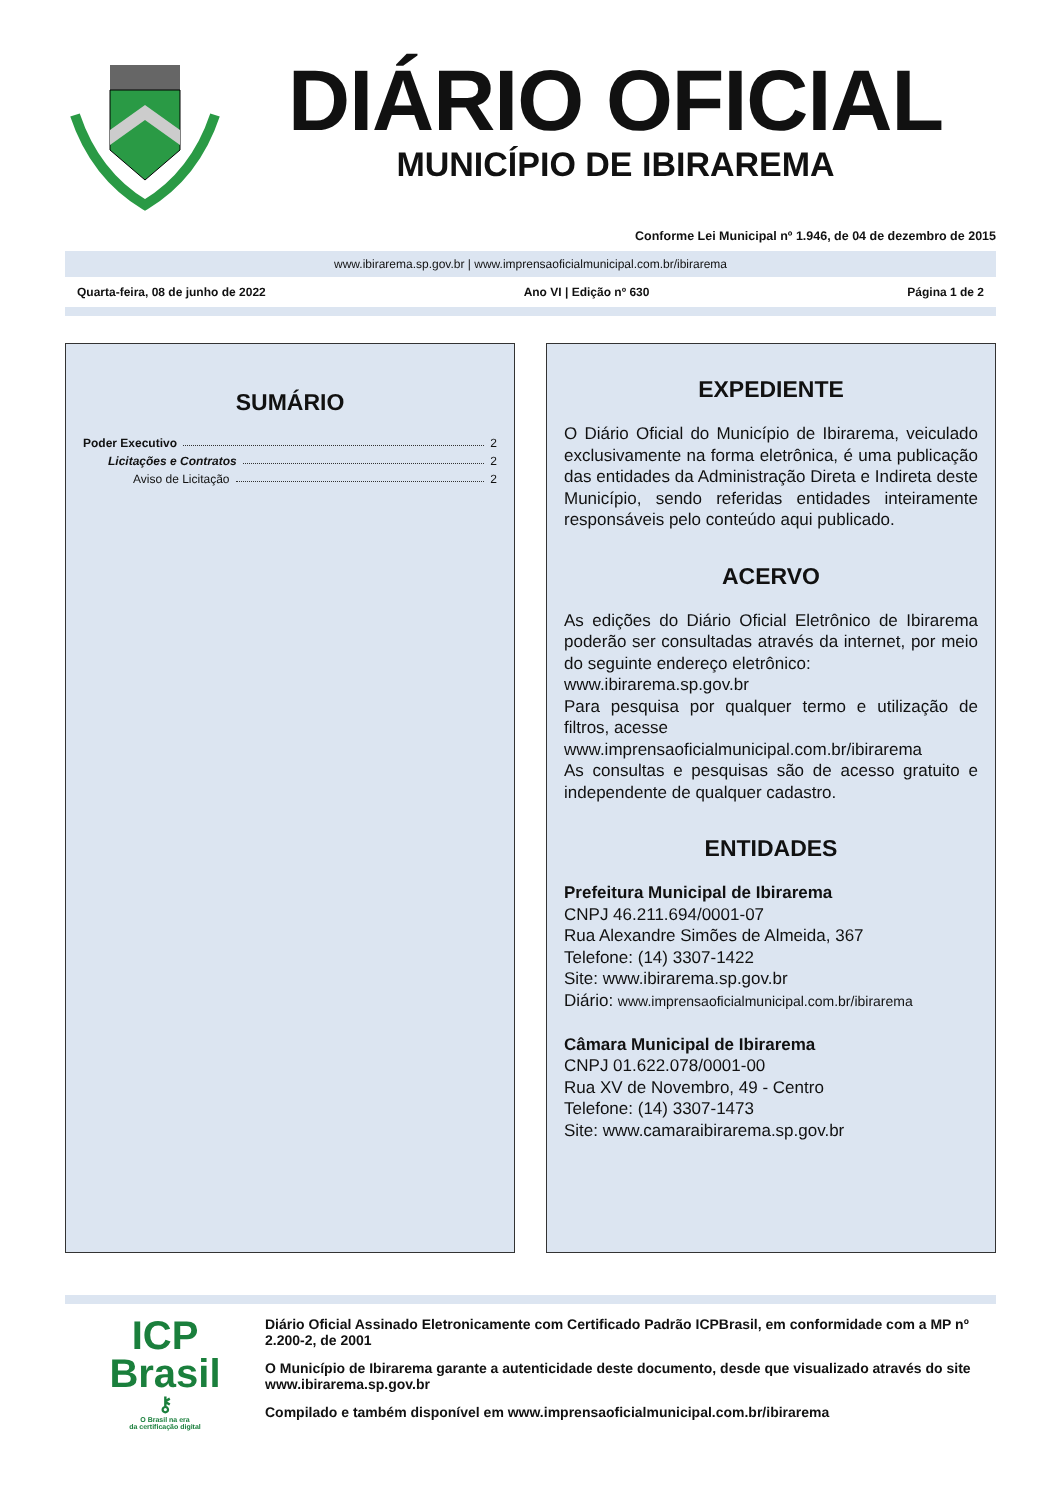DIÁRIO OFICIAL
MUNICÍPIO DE IBIRAREMA
Conforme Lei Municipal nº 1.946, de 04 de dezembro de 2015
www.ibirarema.sp.gov.br | www.imprensaoficialmunicipal.com.br/ibirarema
Quarta-feira, 08 de junho de 2022 Ano VI | Edição nº 630 Página 1 de 2
SUMÁRIO
Poder Executivo 2
Licitações e Contratos 2
Aviso de Licitação 2
EXPEDIENTE
O Diário Oficial do Município de Ibirarema, veiculado exclusivamente na forma eletrônica, é uma publicação das entidades da Administração Direta e Indireta deste Município, sendo referidas entidades inteiramente responsáveis pelo conteúdo aqui publicado.
ACERVO
As edições do Diário Oficial Eletrônico de Ibirarema poderão ser consultadas através da internet, por meio do seguinte endereço eletrônico:
www.ibirarema.sp.gov.br
Para pesquisa por qualquer termo e utilização de filtros, acesse
www.imprensaoficialmunicipal.com.br/ibirarema
As consultas e pesquisas são de acesso gratuito e independente de qualquer cadastro.
ENTIDADES
Prefeitura Municipal de Ibirarema
CNPJ 46.211.694/0001-07
Rua Alexandre Simões de Almeida, 367
Telefone: (14) 3307-1422
Site: www.ibirarema.sp.gov.br
Diário: www.imprensaoficialmunicipal.com.br/ibirarema
Câmara Municipal de Ibirarema
CNPJ 01.622.078/0001-00
Rua XV de Novembro, 49 - Centro
Telefone: (14) 3307-1473
Site: www.camaraibirarema.sp.gov.br
ICP
Brasil
⚷
O Brasil na era
da certificação digital
Diário Oficial Assinado Eletronicamente com Certificado Padrão ICPBrasil, em conformidade com a MP nº 2.200-2, de 2001
O Município de Ibirarema garante a autenticidade deste documento, desde que visualizado através do site www.ibirarema.sp.gov.br
Compilado e também disponível em www.imprensaoficialmunicipal.com.br/ibirarema